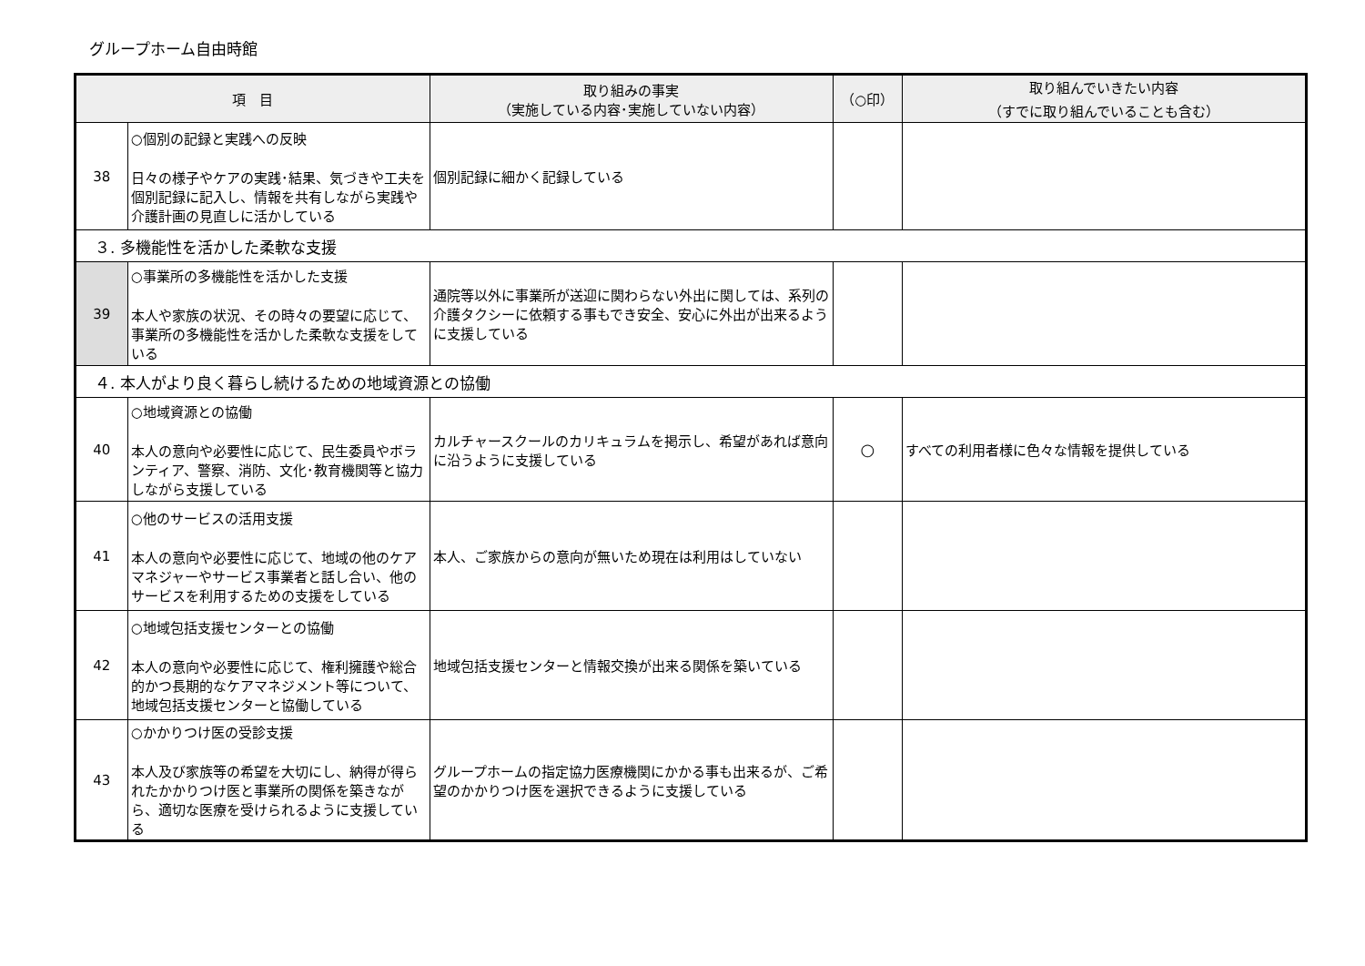グループホーム自由時館
| 項 目 | | 取り組みの事実 （実施している内容･実施していない内容） | （○印） | 取り組んでいきたい内容 （すでに取り組んでいることも含む） |
| --- | --- | --- | --- | --- |
| 38 | ○個別の記録と実践への反映 日々の様子やケアの実践･結果、気づきや工夫を個別記録に記入し、情報を共有しながら実践や介護計画の見直しに活かしている | 個別記録に細かく記録している | | |
| ３. 多機能性を活かした柔軟な支援 | | | | |
| 39 | ○事業所の多機能性を活かした支援 本人や家族の状況、その時々の要望に応じて、事業所の多機能性を活かした柔軟な支援をしている | 通院等以外に事業所が送迎に関わらない外出に関しては、系列の介護タクシーに依頼する事もでき安全、安心に外出が出来るように支援している | | |
| ４. 本人がより良く暮らし続けるための地域資源との協働 | | | | |
| 40 | ○地域資源との協働 本人の意向や必要性に応じて、民生委員やボランティア、警察、消防、文化･教育機関等と協力しながら支援している | カルチャースクールのカリキュラムを掲示し、希望があれば意向に沿うように支援している | ○ | すべての利用者様に色々な情報を提供している |
| 41 | ○他のサービスの活用支援 本人の意向や必要性に応じて、地域の他のケアマネジャーやサービス事業者と話し合い、他のサービスを利用するための支援をしている | 本人、ご家族からの意向が無いため現在は利用はしていない | | |
| 42 | ○地域包括支援センターとの協働 本人の意向や必要性に応じて、権利擁護や総合的かつ長期的なケアマネジメント等について、地域包括支援センターと協働している | 地域包括支援センターと情報交換が出来る関係を築いている | | |
| 43 | ○かかりつけ医の受診支援 本人及び家族等の希望を大切にし、納得が得られたかかりつけ医と事業所の関係を築きながら、適切な医療を受けられるように支援している | グループホームの指定協力医療機関にかかる事も出来るが、ご希望のかかりつけ医を選択できるように支援している | | |